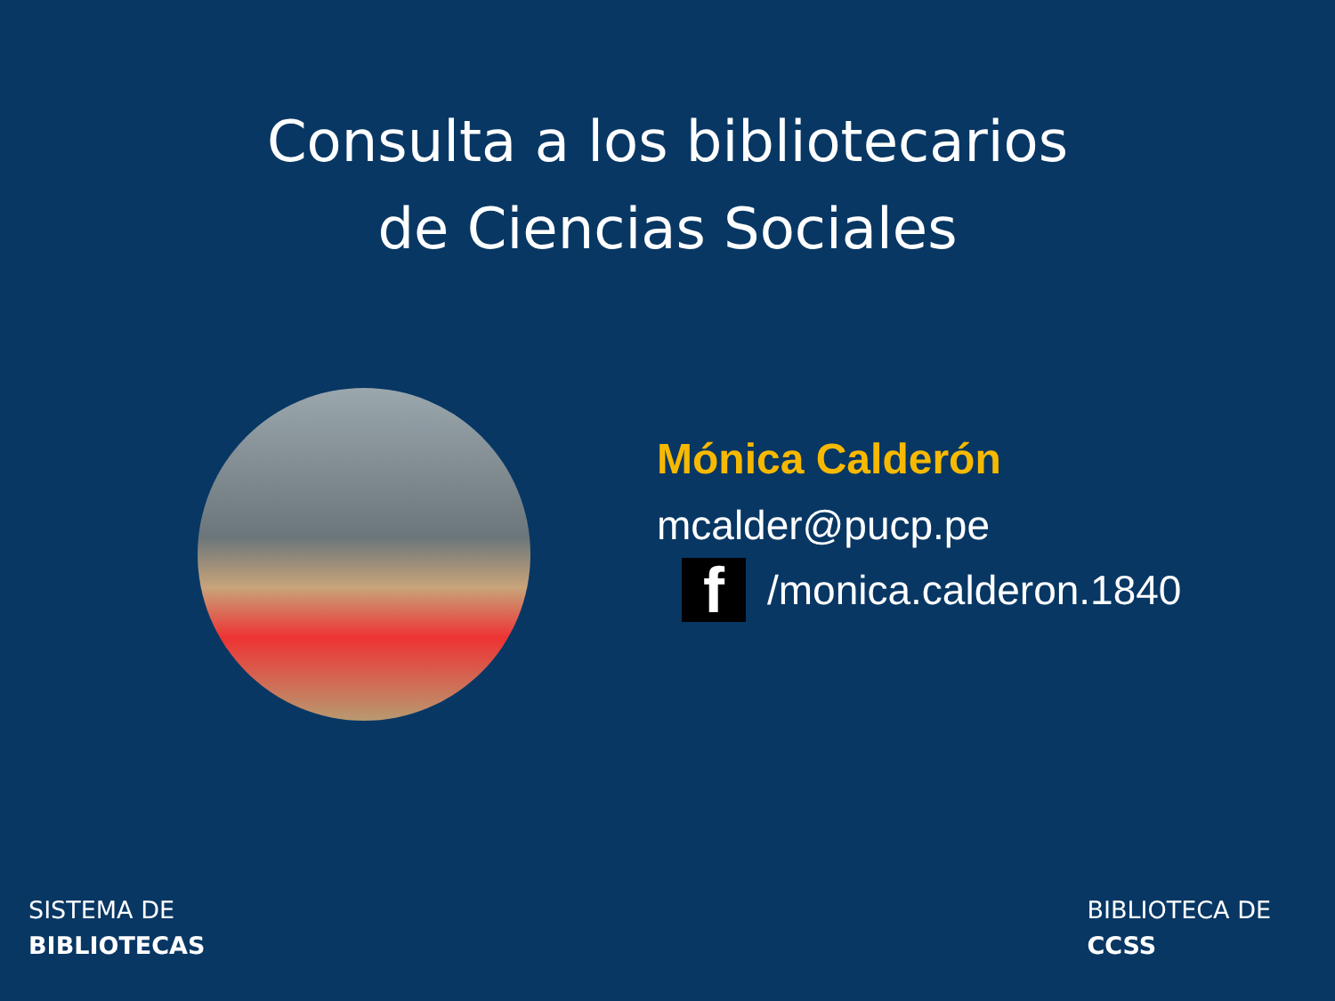Consulta a los bibliotecarios
de Ciencias Sociales
Mónica Calderón
mcalder@pucp.pe
f
/monica.calderon.1840
SISTEMA DE
BIBLIOTECAS
BIBLIOTECA DE
CCSS